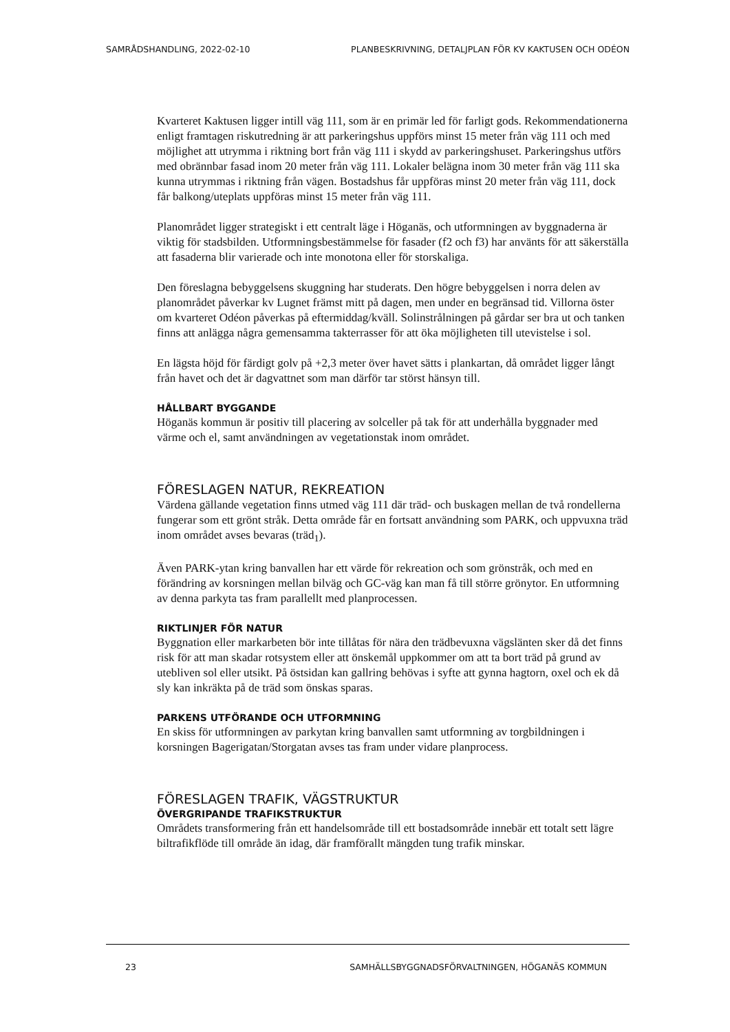SAMRÅDSHANDLING, 2022-02-10 PLANBESKRIVNING, DETALJPLAN FÖR KV KAKTUSEN OCH ODÉON
Kvarteret Kaktusen ligger intill väg 111, som är en primär led för farligt gods. Rekommendationerna enligt framtagen riskutredning är att parkeringshus uppförs minst 15 meter från väg 111 och med möjlighet att utrymma i riktning bort från väg 111 i skydd av parkeringshuset. Parkeringshus utförs med obrännbar fasad inom 20 meter från väg 111. Lokaler belägna inom 30 meter från väg 111 ska kunna utrymmas i riktning från vägen. Bostadshus får uppföras minst 20 meter från väg 111, dock får balkong/uteplats uppföras minst 15 meter från väg 111.
Planområdet ligger strategiskt i ett centralt läge i Höganäs, och utformningen av byggnaderna är viktig för stadsbilden. Utformningsbestämmelse för fasader (f2 och f3) har använts för att säkerställa att fasaderna blir varierade och inte monotona eller för storskaliga.
Den föreslagna bebyggelsens skuggning har studerats. Den högre bebyggelsen i norra delen av planområdet påverkar kv Lugnet främst mitt på dagen, men under en begränsad tid. Villorna öster om kvarteret Odéon påverkas på eftermiddag/kväll. Solinstrålningen på gårdar ser bra ut och tanken finns att anlägga några gemensamma takterrasser för att öka möjligheten till utevistelse i sol.
En lägsta höjd för färdigt golv på +2,3 meter över havet sätts i plankartan, då området ligger långt från havet och det är dagvattnet som man därför tar störst hänsyn till.
HÅLLBART BYGGANDE
Höganäs kommun är positiv till placering av solceller på tak för att underhålla byggnader med värme och el, samt användningen av vegetationstak inom området.
FÖRESLAGEN NATUR, REKREATION
Värdena gällande vegetation finns utmed väg 111 där träd- och buskagen mellan de två rondellerna fungerar som ett grönt stråk. Detta område får en fortsatt användning som PARK, och uppvuxna träd inom området avses bevaras (träd<sub>1</sub>).
Även PARK-ytan kring banvallen har ett värde för rekreation och som grönstråk, och med en förändring av korsningen mellan bilväg och GC-väg kan man få till större grönytor. En utformning av denna parkyta tas fram parallellt med planprocessen.
RIKTLINJER FÖR NATUR
Byggnation eller markarbeten bör inte tillåtas för nära den trädbevuxna vägslänten sker då det finns risk för att man skadar rotsystem eller att önskemål uppkommer om att ta bort träd på grund av utebliven sol eller utsikt. På östsidan kan gallring behövas i syfte att gynna hagtorn, oxel och ek då sly kan inkräkta på de träd som önskas sparas.
PARKENS UTFÖRANDE OCH UTFORMNING
En skiss för utformningen av parkytan kring banvallen samt utformning av torgbildningen i korsningen Bagerigatan/Storgatan avses tas fram under vidare planprocess.
FÖRESLAGEN TRAFIK, VÄGSTRUKTUR
ÖVERGRIPANDE TRAFIKSTRUKTUR
Områdets transformering från ett handelsområde till ett bostadsområde innebär ett totalt sett lägre biltrafikflöde till område än idag, där framförallt mängden tung trafik minskar.
23 SAMHÄLLSBYGGNADSFÖRVALTNINGEN, HÖGANÄS KOMMUN